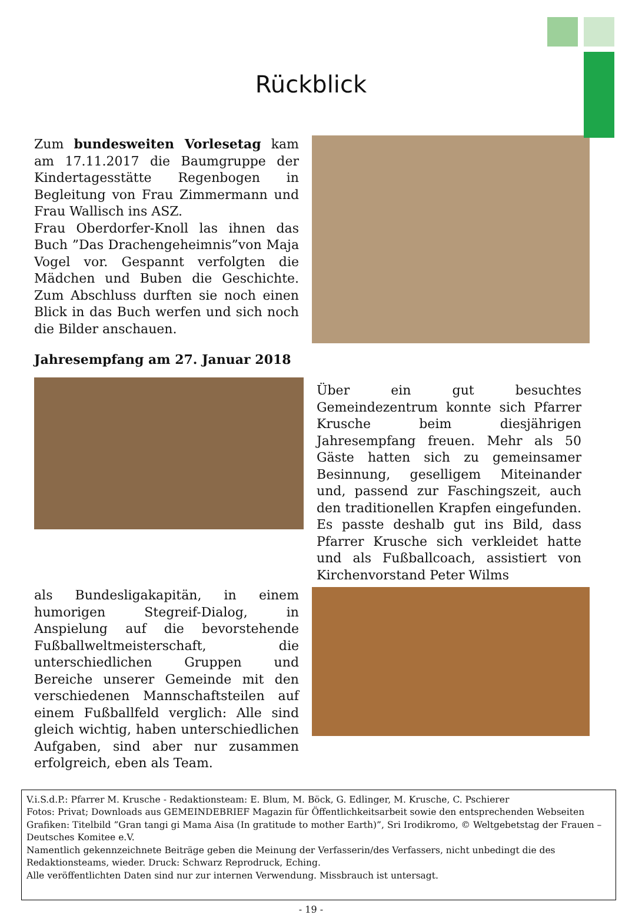Rückblick
Zum bundesweiten Vorlesetag kam am 17.11.2017 die Baumgruppe der Kindertagesstätte Regenbogen in Begleitung von Frau Zimmermann und Frau Wallisch ins ASZ.
Frau Oberdorfer-Knoll las ihnen das Buch ”Das Drachengeheimnis”von Maja Vogel vor. Gespannt verfolgten die Mädchen und Buben die Geschichte. Zum Abschluss durften sie noch einen Blick in das Buch werfen und sich noch die Bilder anschauen.
Jahresempfang am 27. Januar 2018
Über ein gut besuchtes Gemeindezentrum konnte sich Pfarrer Krusche beim diesjährigen Jahresempfang freuen. Mehr als 50 Gäste hatten sich zu gemeinsamer Besinnung, geselligem Miteinander und, passend zur Faschingszeit, auch den traditionellen Krapfen eingefunden. Es passte deshalb gut ins Bild, dass Pfarrer Krusche sich verkleidet hatte und als Fußballcoach, assistiert von Kirchenvorstand Peter Wilms
als Bundesligakapitän, in einem humorigen Stegreif-Dialog, in Anspielung auf die bevorstehende Fußballweltmeisterschaft, die unterschiedlichen Gruppen und Bereiche unserer Gemeinde mit den verschiedenen Mannschaftsteilen auf einem Fußballfeld verglich: Alle sind gleich wichtig, haben unterschiedlichen Aufgaben, sind aber nur zusammen erfolgreich, eben als Team.
V.i.S.d.P.: Pfarrer M. Krusche - Redaktionsteam: E. Blum, M. Böck, G. Edlinger, M. Krusche, C. Pschierer
Fotos: Privat; Downloads aus GEMEINDEBRIEF Magazin für Öffentlichkeitsarbeit sowie den entsprechenden Webseiten
Grafiken: Titelbild ”Gran tangi gi Mama Aisa (In gratitude to mother Earth)”, Sri Irodikromo, © Weltgebetstag der Frauen – Deutsches Komitee e.V.
Namentlich gekennzeichnete Beiträge geben die Meinung der Verfasserin/des Verfassers, nicht unbedingt die des Redaktionsteams, wieder. Druck: Schwarz Reprodruck, Eching.
Alle veröffentlichten Daten sind nur zur internen Verwendung. Missbrauch ist untersagt.
- 19 -